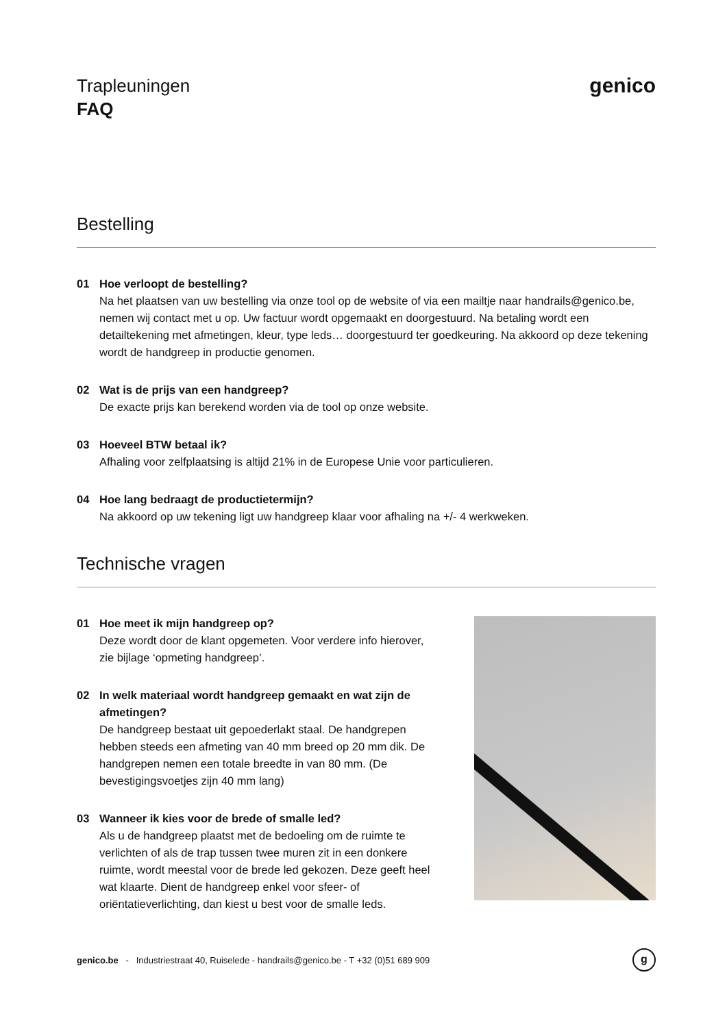Trapleuningen
FAQ
genico
Bestelling
01 Hoe verloopt de bestelling?
Na het plaatsen van uw bestelling via onze tool op de website of via een mailtje naar handrails@genico.be, nemen wij contact met u op. Uw factuur wordt opgemaakt en doorgestuurd. Na betaling wordt een detailtekening met afmetingen, kleur, type leds… doorgestuurd ter goedkeuring. Na akkoord op deze tekening wordt de handgreep in productie genomen.
02 Wat is de prijs van een handgreep?
De exacte prijs kan berekend worden via de tool op onze website.
03 Hoeveel BTW betaal ik?
Afhaling voor zelfplaatsing is altijd 21% in de Europese Unie voor particulieren.
04 Hoe lang bedraagt de productietermijn?
Na akkoord op uw tekening ligt uw handgreep klaar voor afhaling na +/- 4 werkweken.
Technische vragen
01 Hoe meet ik mijn handgreep op?
Deze wordt door de klant opgemeten. Voor verdere info hierover, zie bijlage ‘opmeting handgreep’.
02 In welk materiaal wordt handgreep gemaakt en wat zijn de afmetingen?
De handgreep bestaat uit gepoederlakt staal. De handgrepen hebben steeds een afmeting van 40 mm breed op 20 mm dik. De handgrepen nemen een totale breedte in van 80 mm. (De bevestigingsvoetjes zijn 40 mm lang)
03 Wanneer ik kies voor de brede of smalle led?
Als u de handgreep plaatst met de bedoeling om de ruimte te verlichten of als de trap tussen twee muren zit in een donkere ruimte, wordt meestal voor de brede led gekozen. Deze geeft heel wat klaarte. Dient de handgreep enkel voor sfeer- of oriëntatieverlichting, dan kiest u best voor de smalle leds.
genico.be - Industriestraat 40, Ruiselede - handrails@genico.be - T +32 (0)51 689 909
g